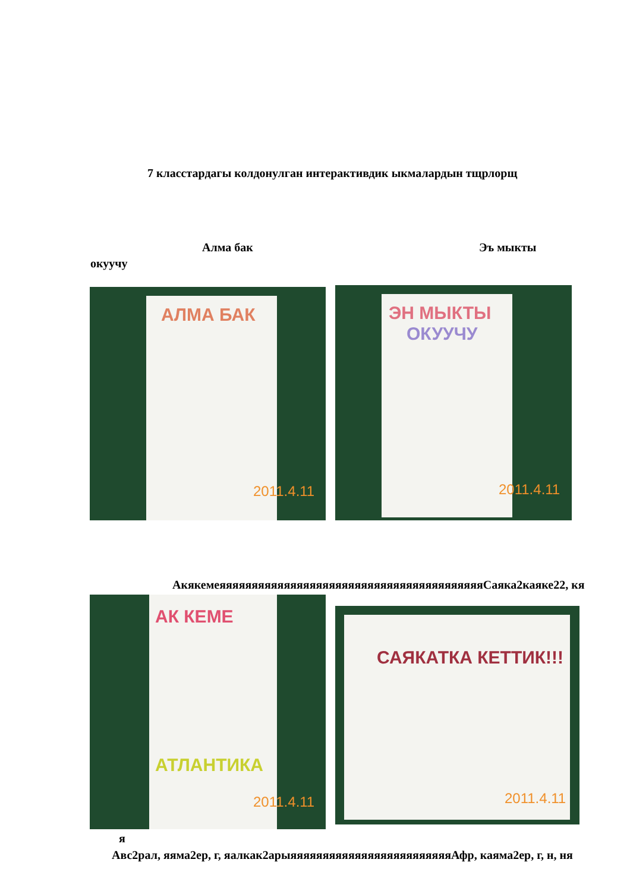7 класстардагы колдонулган интерактивдик ыкмалардын тщрлорщ
Алма бак Эъ мыкты
окуучу
АЛМА БАК
2011.4.11
ЭН МЫКТЫ
ОКУУЧУ
2011.4.11
АкякемеяяяяяяяяяяяяяяяяяяяяяяяяяяяяяяяяяяяяяяяяяСаяка2каяке22, кя
АК КЕМЕ
АТЛАНТИКА
2011.4.11
САЯКАТКА КЕТТИК!!!
2011.4.11
я
Авс2рал, яяма2ер, г, яалкак2арыяяяяяяяяяяяяяяяяяяяяяяяяяАфр, каяма2ер, г, н, ня